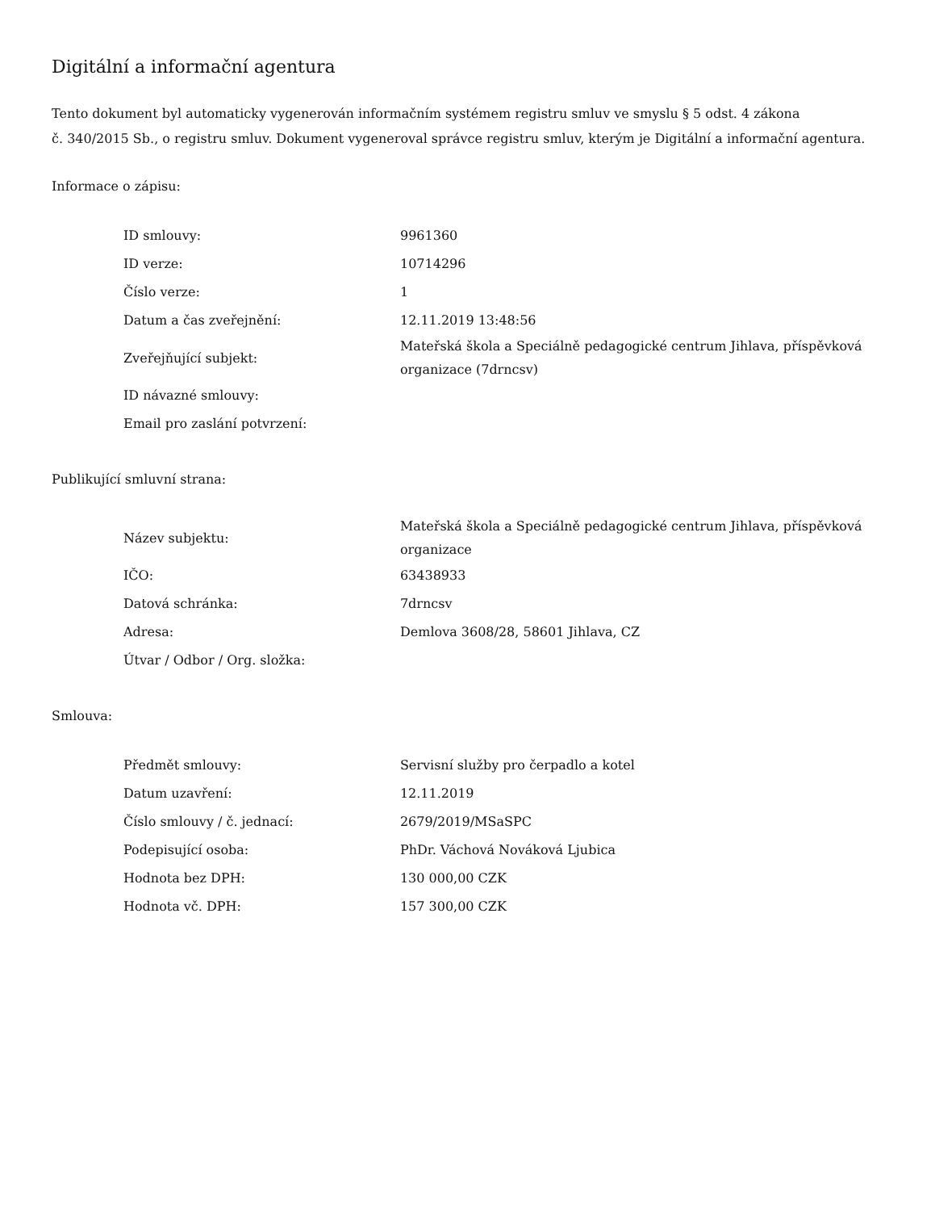Digitální a informační agentura
Tento dokument byl automaticky vygenerován informačním systémem registru smluv ve smyslu § 5 odst. 4 zákona
č. 340/2015 Sb., o registru smluv. Dokument vygeneroval správce registru smluv, kterým je Digitální a informační agentura.
Informace o zápisu:
| ID smlouvy: | 9961360 |
| ID verze: | 10714296 |
| Číslo verze: | 1 |
| Datum a čas zveřejnění: | 12.11.2019 13:48:56 |
| Zveřejňující subjekt: | Mateřská škola a Speciálně pedagogické centrum Jihlava, příspěvková organizace (7drncsv) |
| ID návazné smlouvy: | |
| Email pro zaslání potvrzení: | |
Publikující smluvní strana:
| Název subjektu: | Mateřská škola a Speciálně pedagogické centrum Jihlava, příspěvková organizace |
| IČO: | 63438933 |
| Datová schránka: | 7drncsv |
| Adresa: | Demlova 3608/28, 58601 Jihlava, CZ |
| Útvar / Odbor / Org. složka: | |
Smlouva:
| Předmět smlouvy: | Servisní služby pro čerpadlo a kotel |
| Datum uzavření: | 12.11.2019 |
| Číslo smlouvy / č. jednací: | 2679/2019/MSaSPC |
| Podepisující osoba: | PhDr. Váchová Nováková Ljubica |
| Hodnota bez DPH: | 130 000,00 CZK |
| Hodnota vč. DPH: | 157 300,00 CZK |